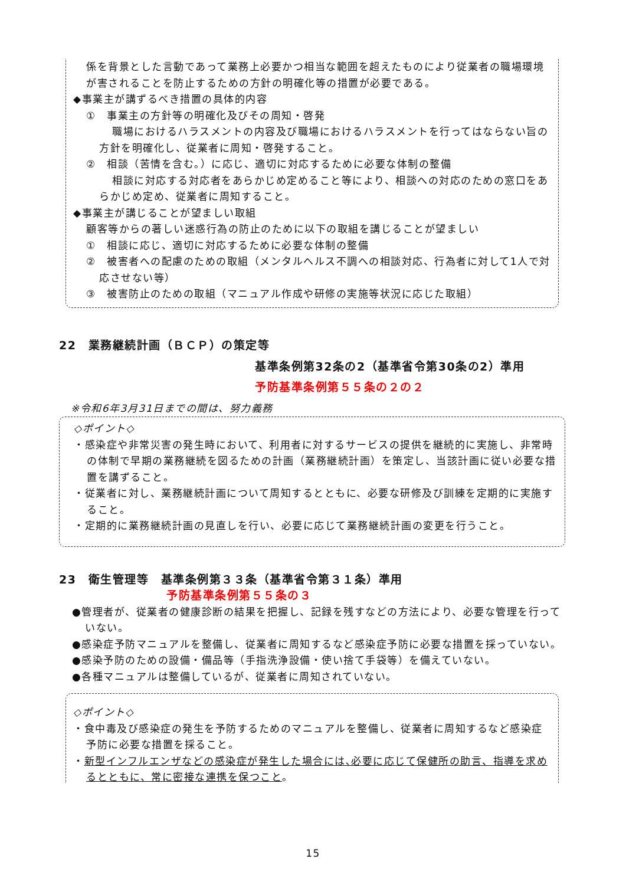係を背景とした言動であって業務上必要かつ相当な範囲を超えたものにより従業者の職場環境が害されることを防止するための方針の明確化等の措置が必要である。
◆事業主が講ずるべき措置の具体的内容
①　事業主の方針等の明確化及びその周知・啓発
職場におけるハラスメントの内容及び職場におけるハラスメントを行ってはならない旨の方針を明確化し、従業者に周知・啓発すること。
②　相談（苦情を含む。）に応じ、適切に対応するために必要な体制の整備
相談に対応する対応者をあらかじめ定めること等により、相談への対応のための窓口をあらかじめ定め、従業者に周知すること。
◆事業主が講じることが望ましい取組
顧客等からの著しい迷惑行為の防止のために以下の取組を講じることが望ましい
①　相談に応じ、適切に対応するために必要な体制の整備
②　被害者への配慮のための取組（メンタルヘルス不調への相談対応、行為者に対して1人で対応させない等）
③　被害防止のための取組（マニュアル作成や研修の実施等状況に応じた取組）
22　業務継続計画（ＢＣＰ）の策定等
基準条例第32条の2（基準省令第30条の2）準用
予防基準条例第５５条の２の２
※令和6年3月31日までの間は、努力義務
◇ポイント◇
・感染症や非常災害の発生時において、利用者に対するサービスの提供を継続的に実施し、非常時の体制で早期の業務継続を図るための計画（業務継続計画）を策定し、当該計画に従い必要な措置を講ずること。
・従業者に対し、業務継続計画について周知するとともに、必要な研修及び訓練を定期的に実施すること。
・定期的に業務継続計画の見直しを行い、必要に応じて業務継続計画の変更を行うこと。
23　衛生管理等　基準条例第３３条（基準省令第３１条）準用
予防基準条例第５５条の３
●管理者が、従業者の健康診断の結果を把握し、記録を残すなどの方法により、必要な管理を行っていない。
●感染症予防マニュアルを整備し、従業者に周知するなど感染症予防に必要な措置を採っていない。
●感染予防のための設備・備品等（手指洗浄設備・使い捨て手袋等）を備えていない。
●各種マニュアルは整備しているが、従業者に周知されていない。
◇ポイント◇
・食中毒及び感染症の発生を予防するためのマニュアルを整備し、従業者に周知するなど感染症予防に必要な措置を採ること。
・新型インフルエンザなどの感染症が発生した場合には､必要に応じて保健所の助言、指導を求めるとともに、常に密接な連携を保つこと。
15